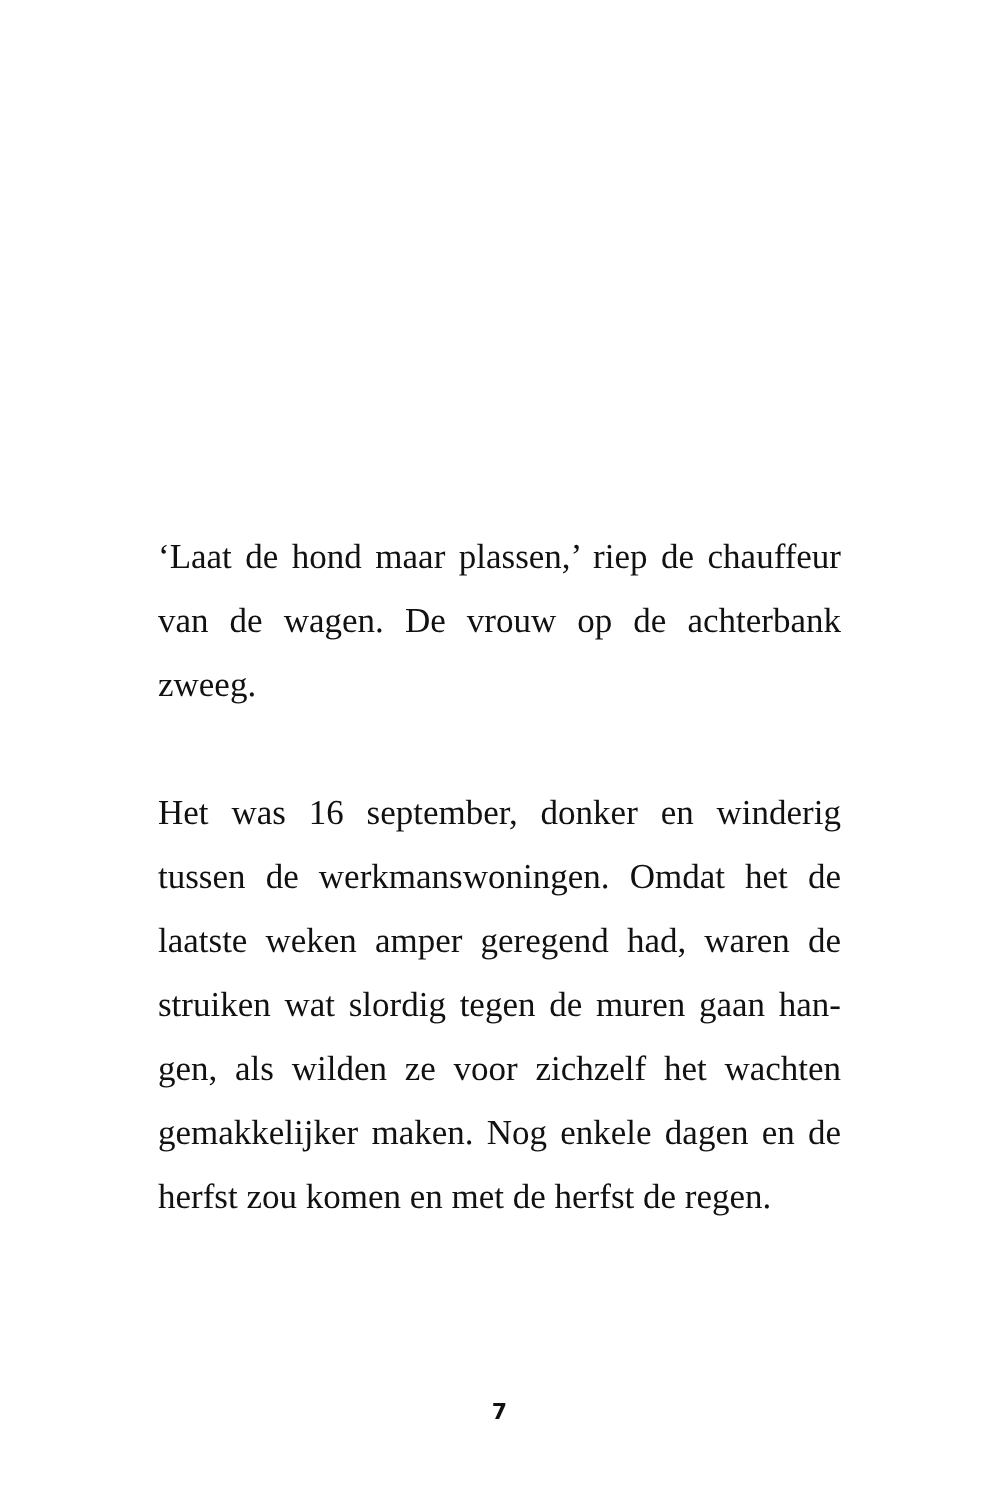‘Laat de hond maar plassen,’ riep de chauffeur van de wagen. De vrouw op de achterbank zweeg.
Het was 16 september, donker en winderig tussen de werkmanswoningen. Omdat het de laatste weken amper geregend had, waren de struiken wat slordig tegen de muren gaan han-gen, als wilden ze voor zichzelf het wachten gemakkelijker maken. Nog enkele dagen en de herfst zou komen en met de herfst de regen.
7